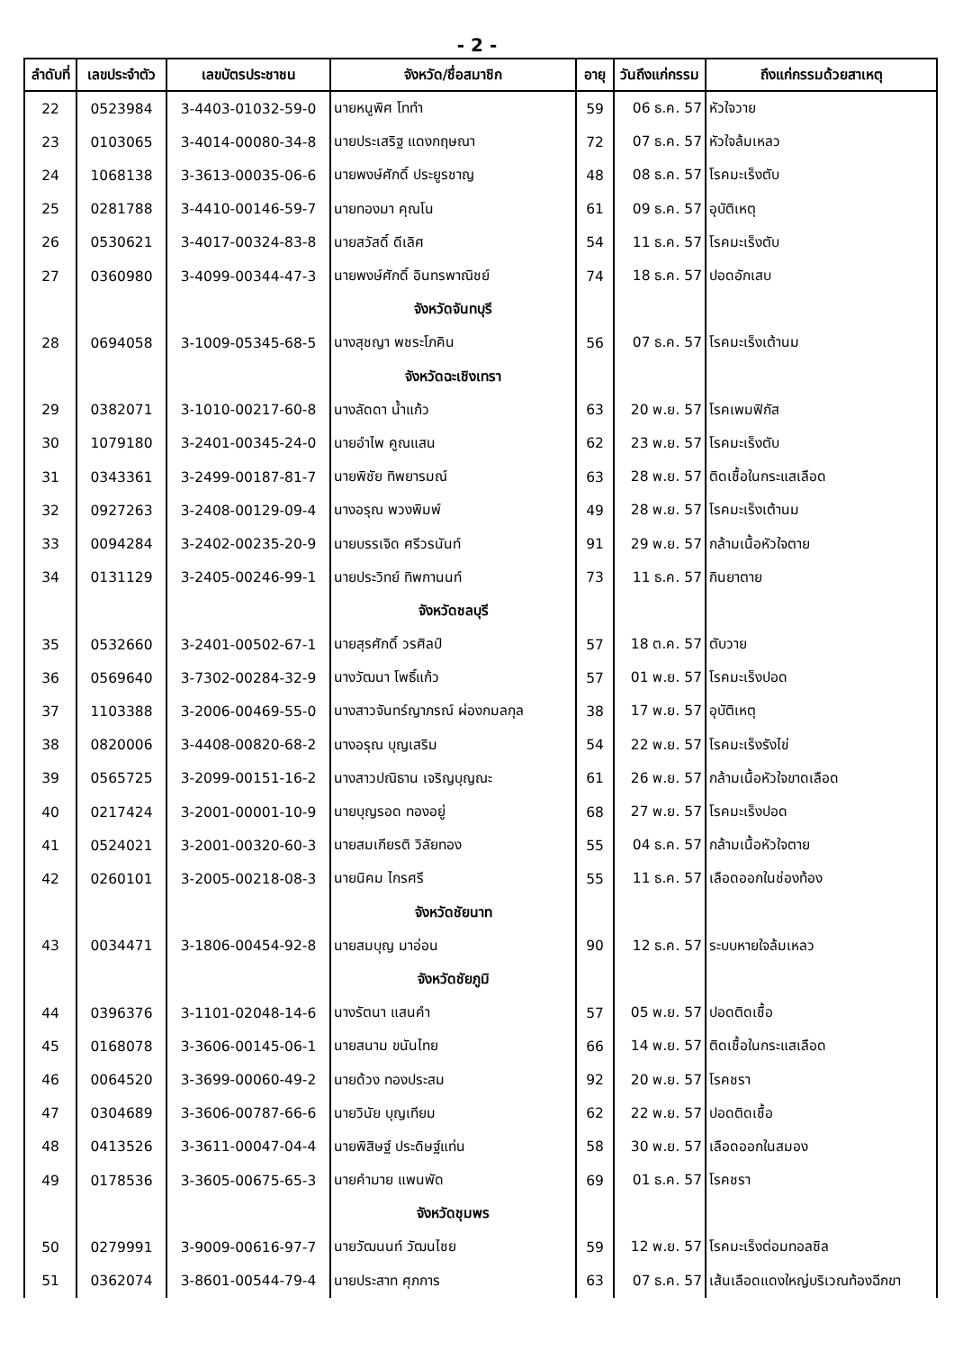- 2 -
| ลำดับที่ | เลขประจำตัว | เลขบัตรประชาชน | จังหวัด/ชื่อสมาชิก | อายุ | วันถึงแก่กรรม | ถึงแก่กรรมด้วยสาเหตุ |
| --- | --- | --- | --- | --- | --- | --- |
| 22 | 0523984 | 3-4403-01032-59-0 | นายหนูพิศ โททำ | 59 | 06 ธ.ค. 57 | หัวใจวาย |
| 23 | 0103065 | 3-4014-00080-34-8 | นายประเสริฐ แดงกฤษณา | 72 | 07 ธ.ค. 57 | หัวใจล้มเหลว |
| 24 | 1068138 | 3-3613-00035-06-6 | นายพงษ์ศักดิ์ ประยูรชาญ | 48 | 08 ธ.ค. 57 | โรคมะเร็งตับ |
| 25 | 0281788 | 3-4410-00146-59-7 | นายทองมา คุณโน | 61 | 09 ธ.ค. 57 | อุบัติเหตุ |
| 26 | 0530621 | 3-4017-00324-83-8 | นายสวัสดิ์ ดีเลิศ | 54 | 11 ธ.ค. 57 | โรคมะเร็งตับ |
| 27 | 0360980 | 3-4099-00344-47-3 | นายพงษ์ศักดิ์ อินทรพาณิชย์ | 74 | 18 ธ.ค. 57 | ปอดอักเสบ |
| | | | จังหวัดจันทบุรี | | | |
| 28 | 0694058 | 3-1009-05345-68-5 | นางสุชญา พชระโภคิน | 56 | 07 ธ.ค. 57 | โรคมะเร็งเต้านม |
| | | | จังหวัดฉะเชิงเทรา | | | |
| 29 | 0382071 | 3-1010-00217-60-8 | นางลัดดา น้ำแก้ว | 63 | 20 พ.ย. 57 | โรคเพมฟิกัส |
| 30 | 1079180 | 3-2401-00345-24-0 | นายอำไพ คูณแสน | 62 | 23 พ.ย. 57 | โรคมะเร็งตับ |
| 31 | 0343361 | 3-2499-00187-81-7 | นายพิชัย ทิพยารมณ์ | 63 | 28 พ.ย. 57 | ติดเชื้อในกระแสเลือด |
| 32 | 0927263 | 3-2408-00129-09-4 | นางอรุณ พวงพิมพ์ | 49 | 28 พ.ย. 57 | โรคมะเร็งเต้านม |
| 33 | 0094284 | 3-2402-00235-20-9 | นายบรรเจิด ศรีวรนันท์ | 91 | 29 พ.ย. 57 | กล้ามเนื้อหัวใจตาย |
| 34 | 0131129 | 3-2405-00246-99-1 | นายประวิทย์ ทิพกานนท์ | 73 | 11 ธ.ค. 57 | กินยาตาย |
| | | | จังหวัดชลบุรี | | | |
| 35 | 0532660 | 3-2401-00502-67-1 | นายสุรศักดิ์ วรศิลป์ | 57 | 18 ต.ค. 57 | ตับวาย |
| 36 | 0569640 | 3-7302-00284-32-9 | นางวัฒนา โพธิ์แก้ว | 57 | 01 พ.ย. 57 | โรคมะเร็งปอด |
| 37 | 1103388 | 3-2006-00469-55-0 | นางสาวจันทร์ญาภรณ์ ผ่องกมลกุล | 38 | 17 พ.ย. 57 | อุบัติเหตุ |
| 38 | 0820006 | 3-4408-00820-68-2 | นางอรุณ บุญเสริม | 54 | 22 พ.ย. 57 | โรคมะเร็งรังไข่ |
| 39 | 0565725 | 3-2099-00151-16-2 | นางสาวปณิธาน เจริญบุญณะ | 61 | 26 พ.ย. 57 | กล้ามเนื้อหัวใจขาดเลือด |
| 40 | 0217424 | 3-2001-00001-10-9 | นายบุญรอด ทองอยู่ | 68 | 27 พ.ย. 57 | โรคมะเร็งปอด |
| 41 | 0524021 | 3-2001-00320-60-3 | นายสมเกียรติ วิลัยทอง | 55 | 04 ธ.ค. 57 | กล้ามเนื้อหัวใจตาย |
| 42 | 0260101 | 3-2005-00218-08-3 | นายนิคม ไกรศรี | 55 | 11 ธ.ค. 57 | เลือดออกในช่องท้อง |
| | | | จังหวัดชัยนาท | | | |
| 43 | 0034471 | 3-1806-00454-92-8 | นายสมบุญ มาอ่อน | 90 | 12 ธ.ค. 57 | ระบบหายใจล้มเหลว |
| | | | จังหวัดชัยภูมิ | | | |
| 44 | 0396376 | 3-1101-02048-14-6 | นางรัตนา แสนคำ | 57 | 05 พ.ย. 57 | ปอดติดเชื้อ |
| 45 | 0168078 | 3-3606-00145-06-1 | นายสนาม ขนันไทย | 66 | 14 พ.ย. 57 | ติดเชื้อในกระแสเลือด |
| 46 | 0064520 | 3-3699-00060-49-2 | นายด้วง ทองประสม | 92 | 20 พ.ย. 57 | โรคชรา |
| 47 | 0304689 | 3-3606-00787-66-6 | นายวินัย บุญเทียม | 62 | 22 พ.ย. 57 | ปอดติดเชื้อ |
| 48 | 0413526 | 3-3611-00047-04-4 | นายพิสิษฐ์ ประดิษฐ์แท่น | 58 | 30 พ.ย. 57 | เลือดออกในสมอง |
| 49 | 0178536 | 3-3605-00675-65-3 | นายคำมาย แพนพัด | 69 | 01 ธ.ค. 57 | โรคชรา |
| | | | จังหวัดชุมพร | | | |
| 50 | 0279991 | 3-9009-00616-97-7 | นายวัฒนนท์ วัฒนไชย | 59 | 12 พ.ย. 57 | โรคมะเร็งต่อมทอลซิล |
| 51 | 0362074 | 3-8601-00544-79-4 | นายประสาท ศุภการ | 63 | 07 ธ.ค. 57 | เส้นเลือดแดงใหญ่บริเวณท้องฉีกขา |